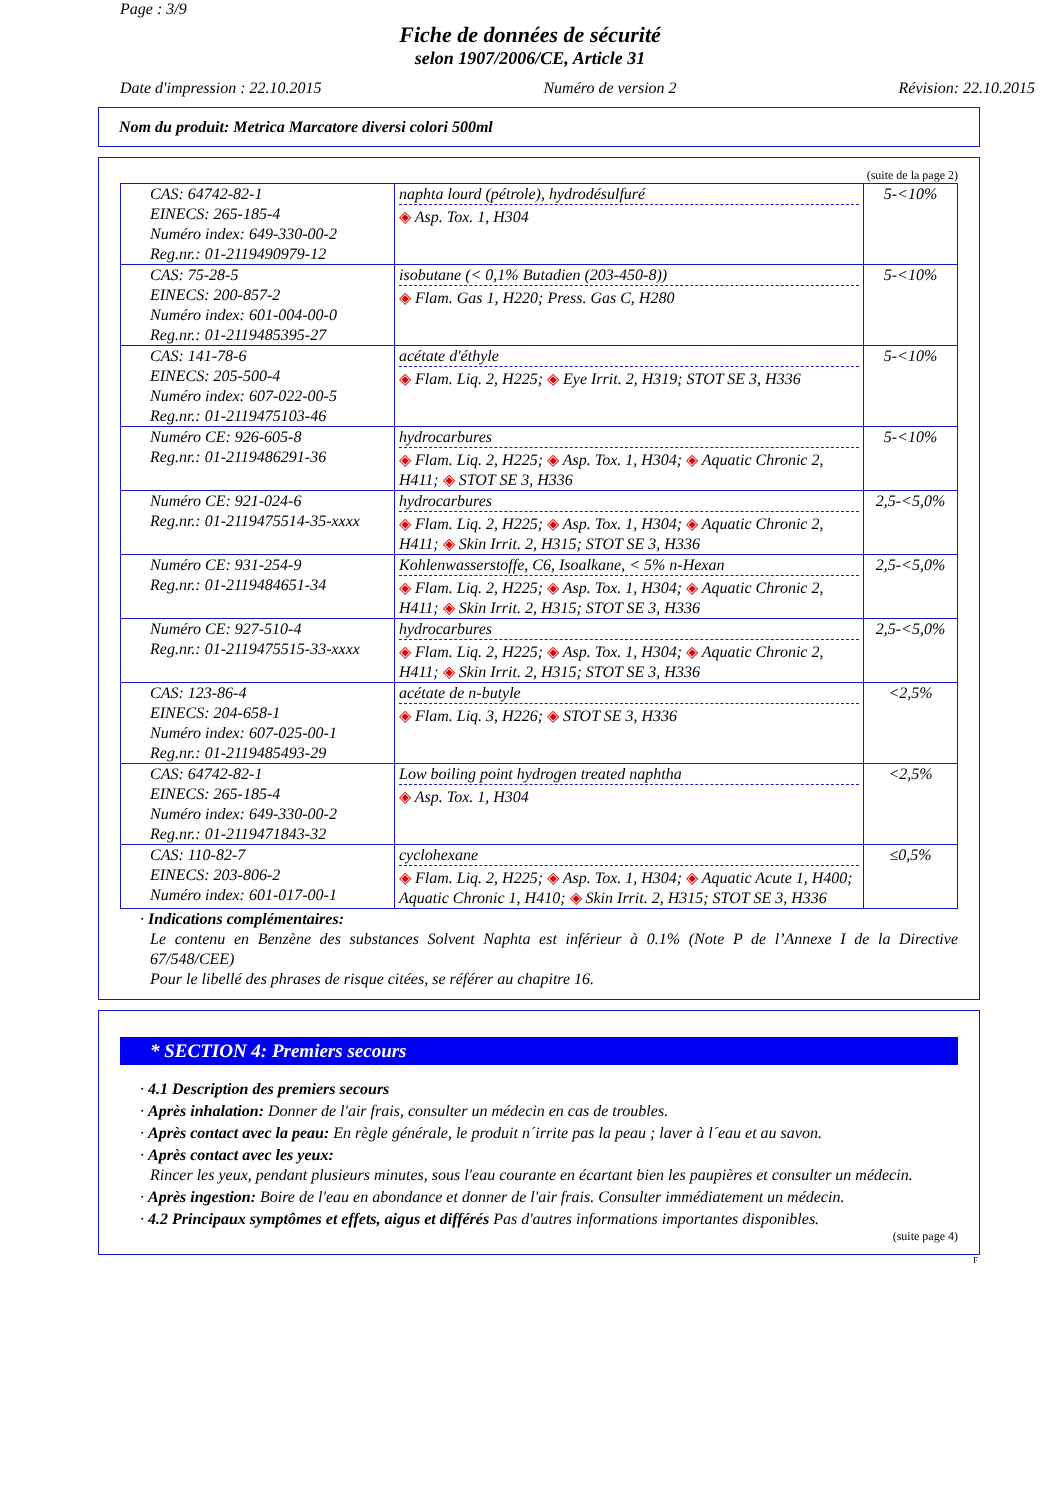Page : 3/9
Fiche de données de sécurité
selon 1907/2006/CE, Article 31
Date d'impression : 22.10.2015 Numéro de version 2 Révision: 22.10.2015
Nom du produit: Metrica Marcatore diversi colori 500ml
(suite de la page 2)
| CAS: 64742-82-1 EINECS: 265-185-4 Numéro index: 649-330-00-2 Reg.nr.: 01-2119490979-12 | naphta lourd (pétrole), hydrodésulfuré ◈ Asp. Tox. 1, H304 | 5-<10% |
| CAS: 75-28-5 EINECS: 200-857-2 Numéro index: 601-004-00-0 Reg.nr.: 01-2119485395-27 | isobutane (< 0,1% Butadien (203-450-8)) ◈ Flam. Gas 1, H220; Press. Gas C, H280 | 5-<10% |
| CAS: 141-78-6 EINECS: 205-500-4 Numéro index: 607-022-00-5 Reg.nr.: 01-2119475103-46 | acétate d'éthyle ◈ Flam. Liq. 2, H225; ◈ Eye Irrit. 2, H319; STOT SE 3, H336 | 5-<10% |
| Numéro CE: 926-605-8 Reg.nr.: 01-2119486291-36 | hydrocarbures ◈ Flam. Liq. 2, H225; ◈ Asp. Tox. 1, H304; ◈ Aquatic Chronic 2, H411; ◈ STOT SE 3, H336 | 5-<10% |
| Numéro CE: 921-024-6 Reg.nr.: 01-2119475514-35-xxxx | hydrocarbures ◈ Flam. Liq. 2, H225; ◈ Asp. Tox. 1, H304; ◈ Aquatic Chronic 2, H411; ◈ Skin Irrit. 2, H315; STOT SE 3, H336 | 2,5-<5,0% |
| Numéro CE: 931-254-9 Reg.nr.: 01-2119484651-34 | Kohlenwasserstoffe, C6, Isoalkane, < 5% n-Hexan ◈ Flam. Liq. 2, H225; ◈ Asp. Tox. 1, H304; ◈ Aquatic Chronic 2, H411; ◈ Skin Irrit. 2, H315; STOT SE 3, H336 | 2,5-<5,0% |
| Numéro CE: 927-510-4 Reg.nr.: 01-2119475515-33-xxxx | hydrocarbures ◈ Flam. Liq. 2, H225; ◈ Asp. Tox. 1, H304; ◈ Aquatic Chronic 2, H411; ◈ Skin Irrit. 2, H315; STOT SE 3, H336 | 2,5-<5,0% |
| CAS: 123-86-4 EINECS: 204-658-1 Numéro index: 607-025-00-1 Reg.nr.: 01-2119485493-29 | acétate de n-butyle ◈ Flam. Liq. 3, H226; ◈ STOT SE 3, H336 | <2,5% |
| CAS: 64742-82-1 EINECS: 265-185-4 Numéro index: 649-330-00-2 Reg.nr.: 01-2119471843-32 | Low boiling point hydrogen treated naphtha ◈ Asp. Tox. 1, H304 | <2,5% |
| CAS: 110-82-7 EINECS: 203-806-2 Numéro index: 601-017-00-1 | cyclohexane ◈ Flam. Liq. 2, H225; ◈ Asp. Tox. 1, H304; ◈ Aquatic Acute 1, H400; Aquatic Chronic 1, H410; ◈ Skin Irrit. 2, H315; STOT SE 3, H336 | ≤0,5% |
· Indications complémentaires:
Le contenu en Benzène des substances Solvent Naphta est inférieur à 0.1% (Note P de l’Annexe I de la Directive 67/548/CEE)
Pour le libellé des phrases de risque citées, se référer au chapitre 16.
* SECTION 4: Premiers secours
· 4.1 Description des premiers secours
· Après inhalation: Donner de l'air frais, consulter un médecin en cas de troubles.
· Après contact avec la peau: En règle générale, le produit n´irrite pas la peau ; laver à l´eau et au savon.
· Après contact avec les yeux:
Rincer les yeux, pendant plusieurs minutes, sous l'eau courante en écartant bien les paupières et consulter un médecin.
· Après ingestion: Boire de l'eau en abondance et donner de l'air frais. Consulter immédiatement un médecin.
· 4.2 Principaux symptômes et effets, aigus et différés Pas d'autres informations importantes disponibles.
(suite page 4)
F